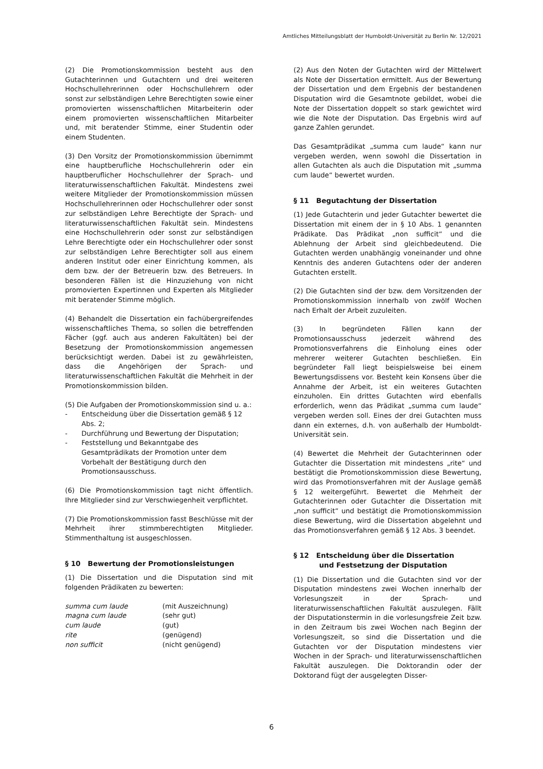Amtliches Mitteilungsblatt der Humboldt-Universität zu Berlin Nr. 12/2021
(2) Die Promotionskommission besteht aus den Gutachterinnen und Gutachtern und drei weiteren Hochschullehrerinnen oder Hochschullehrern oder sonst zur selbständigen Lehre Berechtigten sowie einer promovierten wissenschaftlichen Mitarbeiterin oder einem promovierten wissenschaftlichen Mitarbeiter und, mit beratender Stimme, einer Studentin oder einem Studenten.
(3) Den Vorsitz der Promotionskommission übernimmt eine hauptberufliche Hochschullehrerin oder ein hauptberuflicher Hochschullehrer der Sprach- und literaturwissenschaftlichen Fakultät. Mindestens zwei weitere Mitglieder der Promotionskommission müssen Hochschullehrerinnen oder Hochschullehrer oder sonst zur selbständigen Lehre Berechtigte der Sprach- und literaturwissenschaftlichen Fakultät sein. Mindestens eine Hochschullehrerin oder sonst zur selbständigen Lehre Berechtigte oder ein Hochschullehrer oder sonst zur selbständigen Lehre Berechtigter soll aus einem anderen Institut oder einer Einrichtung kommen, als dem bzw. der der Betreuerin bzw. des Betreuers. In besonderen Fällen ist die Hinzuziehung von nicht promovierten Expertinnen und Experten als Mitglieder mit beratender Stimme möglich.
(4) Behandelt die Dissertation ein fachübergreifendes wissenschaftliches Thema, so sollen die betreffenden Fächer (ggf. auch aus anderen Fakultäten) bei der Besetzung der Promotionskommission angemessen berücksichtigt werden. Dabei ist zu gewährleisten, dass die Angehörigen der Sprach- und literaturwissenschaftlichen Fakultät die Mehrheit in der Promotionskommission bilden.
(5) Die Aufgaben der Promotionskommission sind u. a.:
- Entscheidung über die Dissertation gemäß § 12 Abs. 2;
- Durchführung und Bewertung der Disputation;
- Feststellung und Bekanntgabe des Gesamtprädikats der Promotion unter dem Vorbehalt der Bestätigung durch den Promotionsausschuss.
(6) Die Promotionskommission tagt nicht öffentlich. Ihre Mitglieder sind zur Verschwiegenheit verpflichtet.
(7) Die Promotionskommission fasst Beschlüsse mit der Mehrheit ihrer stimmberechtigten Mitglieder. Stimmenthaltung ist ausgeschlossen.
§ 10 Bewertung der Promotionsleistungen
(1) Die Dissertation und die Disputation sind mit folgenden Prädikaten zu bewerten:
| summa cum laude | (mit Auszeichnung) |
| magna cum laude | (sehr gut) |
| cum laude | (gut) |
| rite | (genügend) |
| non sufficit | (nicht genügend) |
(2) Aus den Noten der Gutachten wird der Mittelwert als Note der Dissertation ermittelt. Aus der Bewertung der Dissertation und dem Ergebnis der bestandenen Disputation wird die Gesamtnote gebildet, wobei die Note der Dissertation doppelt so stark gewichtet wird wie die Note der Disputation. Das Ergebnis wird auf ganze Zahlen gerundet.
Das Gesamtprädikat „summa cum laude“ kann nur vergeben werden, wenn sowohl die Dissertation in allen Gutachten als auch die Disputation mit „summa cum laude“ bewertet wurden.
§ 11 Begutachtung der Dissertation
(1) Jede Gutachterin und jeder Gutachter bewertet die Dissertation mit einem der in § 10 Abs. 1 genannten Prädikate. Das Prädikat „non sufficit“ und die Ablehnung der Arbeit sind gleichbedeutend. Die Gutachten werden unabhängig voneinander und ohne Kenntnis des anderen Gutachtens oder der anderen Gutachten erstellt.
(2) Die Gutachten sind der bzw. dem Vorsitzenden der Promotionskommission innerhalb von zwölf Wochen nach Erhalt der Arbeit zuzuleiten.
(3) In begründeten Fällen kann der Promotionsausschuss jederzeit während des Promotionsverfahrens die Einholung eines oder mehrerer weiterer Gutachten beschließen. Ein begründeter Fall liegt beispielsweise bei einem Bewertungsdissens vor. Besteht kein Konsens über die Annahme der Arbeit, ist ein weiteres Gutachten einzuholen. Ein drittes Gutachten wird ebenfalls erforderlich, wenn das Prädikat „summa cum laude“ vergeben werden soll. Eines der drei Gutachten muss dann ein externes, d.h. von außerhalb der Humboldt-Universität sein.
(4) Bewertet die Mehrheit der Gutachterinnen oder Gutachter die Dissertation mit mindestens „rite“ und bestätigt die Promotionskommission diese Bewertung, wird das Promotionsverfahren mit der Auslage gemäß § 12 weitergeführt. Bewertet die Mehrheit der Gutachterinnen oder Gutachter die Dissertation mit „non sufficit“ und bestätigt die Promotionskommission diese Bewertung, wird die Dissertation abgelehnt und das Promotionsverfahren gemäß § 12 Abs. 3 beendet.
§ 12 Entscheidung über die Dissertation
und Festsetzung der Disputation
(1) Die Dissertation und die Gutachten sind vor der Disputation mindestens zwei Wochen innerhalb der Vorlesungszeit in der Sprach- und literaturwissenschaftlichen Fakultät auszulegen. Fällt der Disputationstermin in die vorlesungsfreie Zeit bzw. in den Zeitraum bis zwei Wochen nach Beginn der Vorlesungszeit, so sind die Dissertation und die Gutachten vor der Disputation mindestens vier Wochen in der Sprach- und literaturwissenschaftlichen Fakultät auszulegen. Die Doktorandin oder der Doktorand fügt der ausgelegten Disser-
6